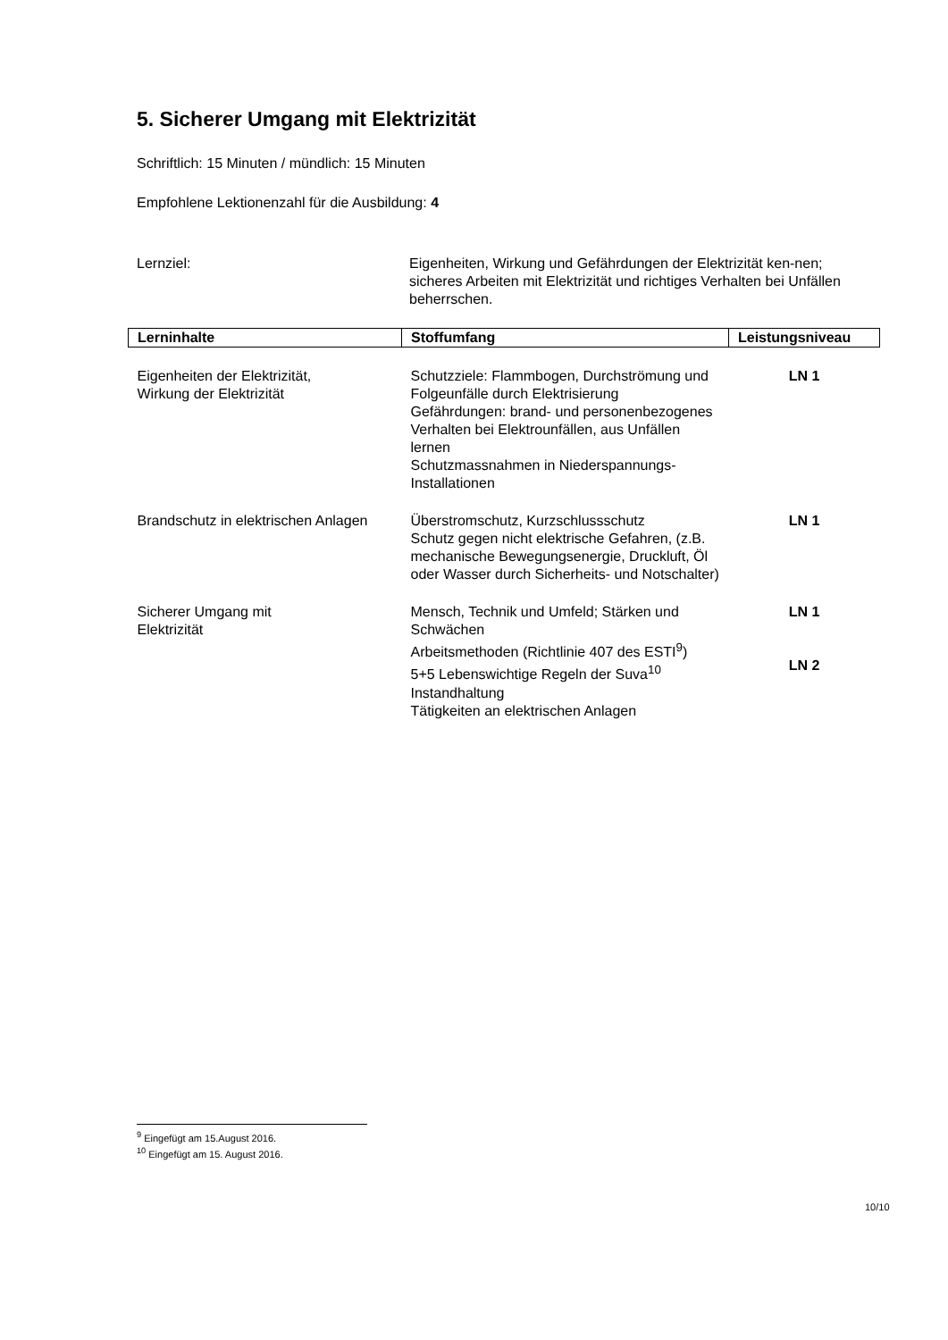5. Sicherer Umgang mit Elektrizität
Schriftlich: 15 Minuten / mündlich: 15 Minuten
Empfohlene Lektionenzahl für die Ausbildung: 4
Lernziel: Eigenheiten, Wirkung und Gefährdungen der Elektrizität ken-nen; sicheres Arbeiten mit Elektrizität und richtiges Verhalten bei Unfällen beherrschen.
| Lerninhalte | Stoffumfang | Leistungsniveau |
| --- | --- | --- |
| Eigenheiten der Elektrizität, Wirkung der Elektrizität | Schutzziele: Flammbogen, Durchströmung und Folgeunfälle durch Elektrisierung Gefährdungen: brand- und personenbezogenes Verhalten bei Elektrounfällen, aus Unfällen lernen Schutzmassnahmen in Niederspannungs-Installationen | LN 1 |
| Brandschutz in elektrischen Anlagen | Überstromschutz, Kurzschlussschutz Schutz gegen nicht elektrische Gefahren, (z.B. mechanische Bewegungsenergie, Druckluft, Öl oder Wasser durch Sicherheits- und Notschalter) | LN 1 |
| Sicherer Umgang mit Elektrizität | Mensch, Technik und Umfeld; Stärken und Schwächen Arbeitsmethoden (Richtlinie 407 des ESTI<sup>9</sup>) 5+5 Lebenswichtige Regeln der Suva<sup>10</sup> Instandhaltung Tätigkeiten an elektrischen Anlagen | LN 1 LN 2 |
<sup>9</sup> Eingefügt am 15.August 2016.
<sup>10</sup> Eingefügt am 15. August 2016.
10/10